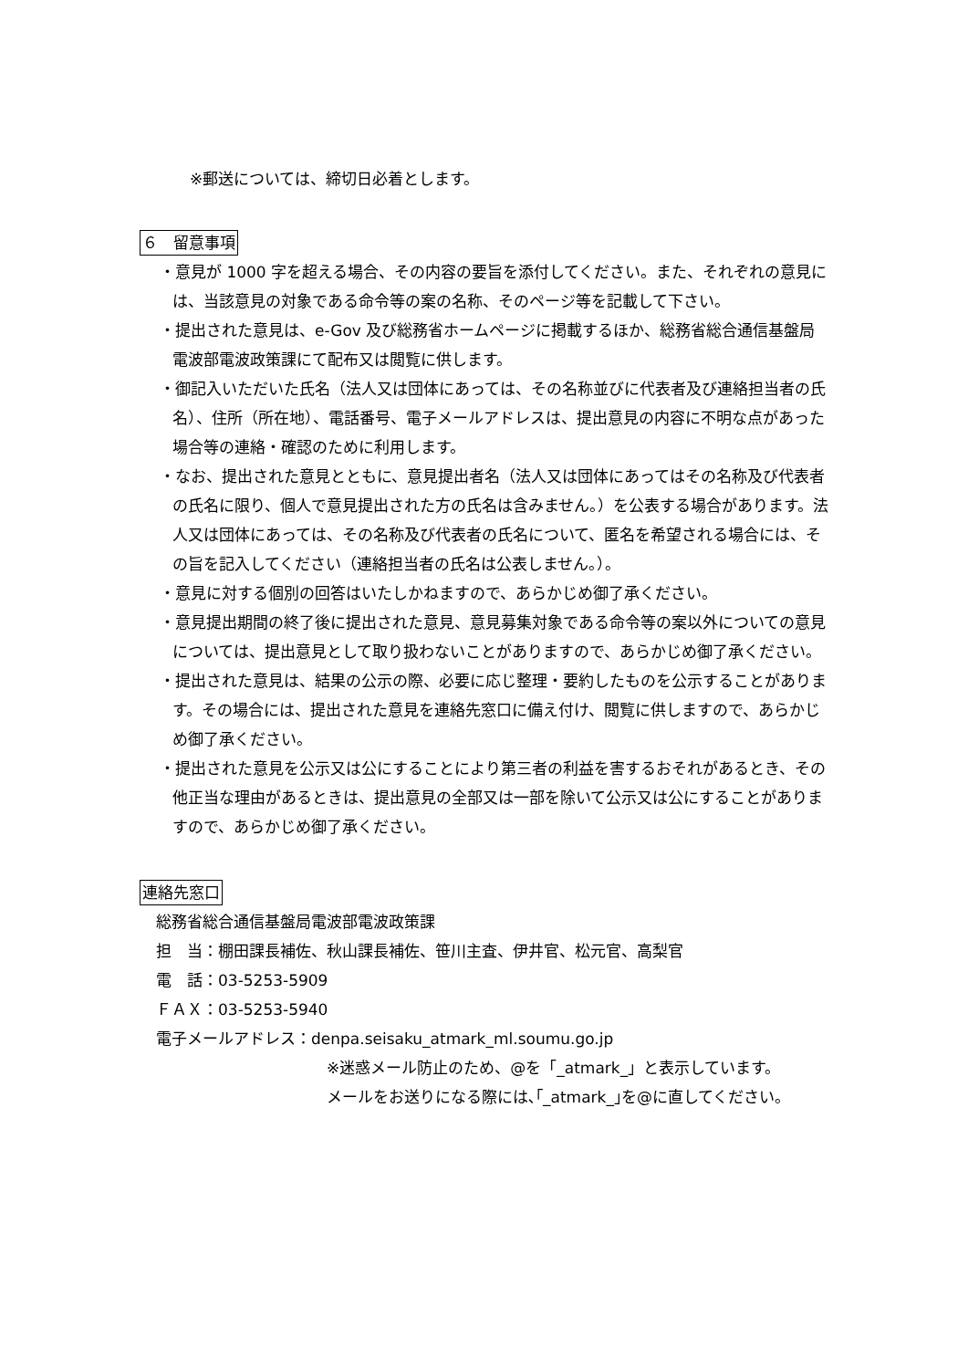※郵送については、締切日必着とします。
６　留意事項
・意見が 1000 字を超える場合、その内容の要旨を添付してください。また、それぞれの意見には、当該意見の対象である命令等の案の名称、そのページ等を記載して下さい。
・提出された意見は、e-Gov 及び総務省ホームページに掲載するほか、総務省総合通信基盤局 電波部電波政策課にて配布又は閲覧に供します。
・御記入いただいた氏名（法人又は団体にあっては、その名称並びに代表者及び連絡担当者の氏名）、住所（所在地）、電話番号、電子メールアドレスは、提出意見の内容に不明な点があった場合等の連絡・確認のために利用します。
・なお、提出された意見とともに、意見提出者名（法人又は団体にあってはその名称及び代表者の氏名に限り、個人で意見提出された方の氏名は含みません。）を公表する場合があります。法人又は団体にあっては、その名称及び代表者の氏名について、匿名を希望される場合には、その旨を記入してください（連絡担当者の氏名は公表しません。）。
・意見に対する個別の回答はいたしかねますので、あらかじめ御了承ください。
・意見提出期間の終了後に提出された意見、意見募集対象である命令等の案以外についての意見については、提出意見として取り扱わないことがありますので、あらかじめ御了承ください。
・提出された意見は、結果の公示の際、必要に応じ整理・要約したものを公示することがあります。その場合には、提出された意見を連絡先窓口に備え付け、閲覧に供しますので、あらかじめ御了承ください。
・提出された意見を公示又は公にすることにより第三者の利益を害するおそれがあるとき、その他正当な理由があるときは、提出意見の全部又は一部を除いて公示又は公にすることがありますので、あらかじめ御了承ください。
連絡先窓口
総務省総合通信基盤局電波部電波政策課
担　当：棚田課長補佐、秋山課長補佐、笹川主査、伊井官、松元官、高梨官
電　話：03-5253-5909
ＦＡＸ：03-5253-5940
電子メールアドレス：denpa.seisaku_atmark_ml.soumu.go.jp
※迷惑メール防止のため、@を「_atmark_」と表示しています。
メールをお送りになる際には､｢_atmark_｣を@に直してください。